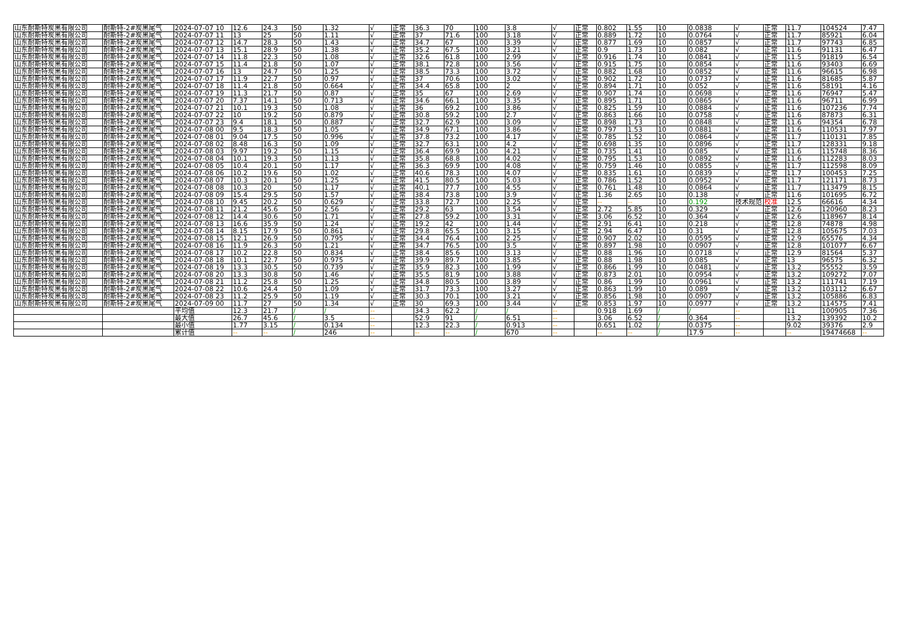| 山东耐斯特炭黑有限公司 | 耐斯特-2#炭黑尾气 | 2024-07-07 10 | 12.6 | 24.3 | 50 | 1.32 | √ | 正常 | 36.3 | 70 | 100 | 3.8 | √ | 正常 | 0.802 | 1.55 | 10 | 0.0838 | √ | 正常 | 11.7 | 104524 | 7.47 |
| 山东耐斯特炭黑有限公司 | 耐斯特-2#炭黑尾气 | 2024-07-07 11 | 13 | 25 | 50 | 1.11 | √ | 正常 | 37 | 71.6 | 100 | 3.18 | √ | 正常 | 0.889 | 1.72 | 10 | 0.0764 | √ | 正常 | 11.7 | 85921 | 6.04 |
| 山东耐斯特炭黑有限公司 | 耐斯特-2#炭黑尾气 | 2024-07-07 12 | 14.7 | 28.3 | 50 | 1.43 | √ | 正常 | 34.7 | 67 | 100 | 3.39 | √ | 正常 | 0.877 | 1.69 | 10 | 0.0857 | √ | 正常 | 11.7 | 97743 | 6.85 |
| 山东耐斯特炭黑有限公司 | 耐斯特-2#炭黑尾气 | 2024-07-07 13 | 15.1 | 28.9 | 50 | 1.38 | √ | 正常 | 35.2 | 67.5 | 100 | 3.21 | √ | 正常 | 0.9 | 1.73 | 10 | 0.082 | √ | 正常 | 11.6 | 91131 | 6.47 |
| 山东耐斯特炭黑有限公司 | 耐斯特-2#炭黑尾气 | 2024-07-07 14 | 11.8 | 22.3 | 50 | 1.08 | √ | 正常 | 32.6 | 61.8 | 100 | 2.99 | √ | 正常 | 0.916 | 1.74 | 10 | 0.0841 | √ | 正常 | 11.5 | 91819 | 6.54 |
| 山东耐斯特炭黑有限公司 | 耐斯特-2#炭黑尾气 | 2024-07-07 15 | 11.4 | 21.8 | 50 | 1.07 | √ | 正常 | 38.1 | 72.8 | 100 | 3.56 | √ | 正常 | 0.915 | 1.75 | 10 | 0.0854 | √ | 正常 | 11.6 | 93403 | 6.69 |
| 山东耐斯特炭黑有限公司 | 耐斯特-2#炭黑尾气 | 2024-07-07 16 | 13 | 24.7 | 50 | 1.25 | √ | 正常 | 38.5 | 73.3 | 100 | 3.72 | √ | 正常 | 0.882 | 1.68 | 10 | 0.0852 | √ | 正常 | 11.6 | 96615 | 6.98 |
| 山东耐斯特炭黑有限公司 | 耐斯特-2#炭黑尾气 | 2024-07-07 17 | 11.9 | 22.7 | 50 | 0.97 | √ | 正常 | 37 | 70.6 | 100 | 3.02 | √ | 正常 | 0.902 | 1.72 | 10 | 0.0737 | √ | 正常 | 11.6 | 81685 | 5.87 |
| 山东耐斯特炭黑有限公司 | 耐斯特-2#炭黑尾气 | 2024-07-07 18 | 11.4 | 21.8 | 50 | 0.664 | √ | 正常 | 34.4 | 65.8 | 100 | 2 | √ | 正常 | 0.894 | 1.71 | 10 | 0.052 | √ | 正常 | 11.6 | 58191 | 4.16 |
| 山东耐斯特炭黑有限公司 | 耐斯特-2#炭黑尾气 | 2024-07-07 19 | 11.3 | 21.7 | 50 | 0.87 | √ | 正常 | 35 | 67 | 100 | 2.69 | √ | 正常 | 0.907 | 1.74 | 10 | 0.0698 | √ | 正常 | 11.6 | 76947 | 5.47 |
| 山东耐斯特炭黑有限公司 | 耐斯特-2#炭黑尾气 | 2024-07-07 20 | 7.37 | 14.1 | 50 | 0.713 | √ | 正常 | 34.6 | 66.1 | 100 | 3.35 | √ | 正常 | 0.895 | 1.71 | 10 | 0.0865 | √ | 正常 | 11.6 | 96711 | 6.99 |
| 山东耐斯特炭黑有限公司 | 耐斯特-2#炭黑尾气 | 2024-07-07 21 | 10.1 | 19.3 | 50 | 1.08 | √ | 正常 | 36 | 69.2 | 100 | 3.86 | √ | 正常 | 0.825 | 1.59 | 10 | 0.0884 | √ | 正常 | 11.6 | 107236 | 7.74 |
| 山东耐斯特炭黑有限公司 | 耐斯特-2#炭黑尾气 | 2024-07-07 22 | 10 | 19.2 | 50 | 0.879 | √ | 正常 | 30.8 | 59.2 | 100 | 2.7 | √ | 正常 | 0.863 | 1.66 | 10 | 0.0758 | √ | 正常 | 11.6 | 87873 | 6.31 |
| 山东耐斯特炭黑有限公司 | 耐斯特-2#炭黑尾气 | 2024-07-07 23 | 9.4 | 18.1 | 50 | 0.887 | √ | 正常 | 32.7 | 62.9 | 100 | 3.09 | √ | 正常 | 0.898 | 1.73 | 10 | 0.0848 | √ | 正常 | 11.6 | 94354 | 6.78 |
| 山东耐斯特炭黑有限公司 | 耐斯特-2#炭黑尾气 | 2024-07-08 00 | 9.5 | 18.3 | 50 | 1.05 | √ | 正常 | 34.9 | 67.1 | 100 | 3.86 | √ | 正常 | 0.797 | 1.53 | 10 | 0.0881 | √ | 正常 | 11.6 | 110531 | 7.97 |
| 山东耐斯特炭黑有限公司 | 耐斯特-2#炭黑尾气 | 2024-07-08 01 | 9.04 | 17.5 | 50 | 0.996 | √ | 正常 | 37.8 | 73.2 | 100 | 4.17 | √ | 正常 | 0.785 | 1.52 | 10 | 0.0864 | √ | 正常 | 11.7 | 110131 | 7.85 |
| 山东耐斯特炭黑有限公司 | 耐斯特-2#炭黑尾气 | 2024-07-08 02 | 8.48 | 16.3 | 50 | 1.09 | √ | 正常 | 32.7 | 63.1 | 100 | 4.2 | √ | 正常 | 0.698 | 1.35 | 10 | 0.0896 | √ | 正常 | 11.7 | 128331 | 9.18 |
| 山东耐斯特炭黑有限公司 | 耐斯特-2#炭黑尾气 | 2024-07-08 03 | 9.97 | 19.2 | 50 | 1.15 | √ | 正常 | 36.4 | 69.9 | 100 | 4.21 | √ | 正常 | 0.735 | 1.41 | 10 | 0.085 | √ | 正常 | 11.6 | 115748 | 8.36 |
| 山东耐斯特炭黑有限公司 | 耐斯特-2#炭黑尾气 | 2024-07-08 04 | 10.1 | 19.3 | 50 | 1.13 | √ | 正常 | 35.8 | 68.8 | 100 | 4.02 | √ | 正常 | 0.795 | 1.53 | 10 | 0.0892 | √ | 正常 | 11.6 | 112283 | 8.03 |
| 山东耐斯特炭黑有限公司 | 耐斯特-2#炭黑尾气 | 2024-07-08 05 | 10.4 | 20.1 | 50 | 1.17 | √ | 正常 | 36.3 | 69.9 | 100 | 4.08 | √ | 正常 | 0.759 | 1.46 | 10 | 0.0855 | √ | 正常 | 11.7 | 112598 | 8.09 |
| 山东耐斯特炭黑有限公司 | 耐斯特-2#炭黑尾气 | 2024-07-08 06 | 10.2 | 19.6 | 50 | 1.02 | √ | 正常 | 40.6 | 78.3 | 100 | 4.07 | √ | 正常 | 0.835 | 1.61 | 10 | 0.0839 | √ | 正常 | 11.7 | 100453 | 7.25 |
| 山东耐斯特炭黑有限公司 | 耐斯特-2#炭黑尾气 | 2024-07-08 07 | 10.3 | 20.1 | 50 | 1.25 | √ | 正常 | 41.5 | 80.5 | 100 | 5.03 | √ | 正常 | 0.786 | 1.52 | 10 | 0.0952 | √ | 正常 | 11.7 | 121171 | 8.73 |
| 山东耐斯特炭黑有限公司 | 耐斯特-2#炭黑尾气 | 2024-07-08 08 | 10.3 | 20 | 50 | 1.17 | √ | 正常 | 40.1 | 77.7 | 100 | 4.55 | √ | 正常 | 0.761 | 1.48 | 10 | 0.0864 | √ | 正常 | 11.7 | 113479 | 8.15 |
| 山东耐斯特炭黑有限公司 | 耐斯特-2#炭黑尾气 | 2024-07-08 09 | 15.4 | 29.5 | 50 | 1.57 | √ | 正常 | 38.4 | 73.8 | 100 | 3.9 | √ | 正常 | 1.36 | 2.65 | 10 | 0.138 | √ | 正常 | 11.6 | 101695 | 6.72 |
| 山东耐斯特炭黑有限公司 | 耐斯特-2#炭黑尾气 | 2024-07-08 10 | 9.45 | 20.2 | 50 | 0.629 | √ | 正常 | 33.8 | 72.7 | 100 | 2.25 | √ | 正常 | -- | -- | 10 | 0.192 | 技术规范 | 校准 | 12.5 | 66616 | 4.34 |
| 山东耐斯特炭黑有限公司 | 耐斯特-2#炭黑尾气 | 2024-07-08 11 | 21.2 | 45.6 | 50 | 2.56 | √ | 正常 | 29.2 | 63 | 100 | 3.54 | √ | 正常 | 2.72 | 5.85 | 10 | 0.329 | √ | 正常 | 12.6 | 120960 | 8.23 |
| 山东耐斯特炭黑有限公司 | 耐斯特-2#炭黑尾气 | 2024-07-08 12 | 14.4 | 30.6 | 50 | 1.71 | √ | 正常 | 27.8 | 59.2 | 100 | 3.31 | √ | 正常 | 3.06 | 6.52 | 10 | 0.364 | √ | 正常 | 12.6 | 118967 | 8.14 |
| 山东耐斯特炭黑有限公司 | 耐斯特-2#炭黑尾气 | 2024-07-08 13 | 16.6 | 35.9 | 50 | 1.24 | √ | 正常 | 19.2 | 42 | 100 | 1.44 | √ | 正常 | 2.91 | 6.41 | 10 | 0.218 | √ | 正常 | 12.8 | 74878 | 4.98 |
| 山东耐斯特炭黑有限公司 | 耐斯特-2#炭黑尾气 | 2024-07-08 14 | 8.15 | 17.9 | 50 | 0.861 | √ | 正常 | 29.8 | 65.5 | 100 | 3.15 | √ | 正常 | 2.94 | 6.47 | 10 | 0.31 | √ | 正常 | 12.8 | 105675 | 7.03 |
| 山东耐斯特炭黑有限公司 | 耐斯特-2#炭黑尾气 | 2024-07-08 15 | 12.1 | 26.9 | 50 | 0.795 | √ | 正常 | 34.4 | 76.4 | 100 | 2.25 | √ | 正常 | 0.907 | 2.02 | 10 | 0.0595 | √ | 正常 | 12.9 | 65576 | 4.34 |
| 山东耐斯特炭黑有限公司 | 耐斯特-2#炭黑尾气 | 2024-07-08 16 | 11.9 | 26.3 | 50 | 1.21 | √ | 正常 | 34.7 | 76.5 | 100 | 3.5 | √ | 正常 | 0.897 | 1.98 | 10 | 0.0907 | √ | 正常 | 12.8 | 101077 | 6.67 |
| 山东耐斯特炭黑有限公司 | 耐斯特-2#炭黑尾气 | 2024-07-08 17 | 10.2 | 22.8 | 50 | 0.834 | √ | 正常 | 38.4 | 85.6 | 100 | 3.13 | √ | 正常 | 0.88 | 1.96 | 10 | 0.0718 | √ | 正常 | 12.9 | 81564 | 5.37 |
| 山东耐斯特炭黑有限公司 | 耐斯特-2#炭黑尾气 | 2024-07-08 18 | 10.1 | 22.7 | 50 | 0.975 | √ | 正常 | 39.9 | 89.7 | 100 | 3.85 | √ | 正常 | 0.88 | 1.98 | 10 | 0.085 | √ | 正常 | 13 | 96575 | 6.32 |
| 山东耐斯特炭黑有限公司 | 耐斯特-2#炭黑尾气 | 2024-07-08 19 | 13.3 | 30.5 | 50 | 0.739 | √ | 正常 | 35.9 | 82.3 | 100 | 1.99 | √ | 正常 | 0.866 | 1.99 | 10 | 0.0481 | √ | 正常 | 13.2 | 55552 | 3.59 |
| 山东耐斯特炭黑有限公司 | 耐斯特-2#炭黑尾气 | 2024-07-08 20 | 13.3 | 30.8 | 50 | 1.46 | √ | 正常 | 35.5 | 81.9 | 100 | 3.88 | √ | 正常 | 0.873 | 2.01 | 10 | 0.0954 | √ | 正常 | 13.2 | 109272 | 7.07 |
| 山东耐斯特炭黑有限公司 | 耐斯特-2#炭黑尾气 | 2024-07-08 21 | 11.2 | 25.8 | 50 | 1.25 | √ | 正常 | 34.8 | 80.5 | 100 | 3.89 | √ | 正常 | 0.86 | 1.99 | 10 | 0.0961 | √ | 正常 | 13.2 | 111741 | 7.19 |
| 山东耐斯特炭黑有限公司 | 耐斯特-2#炭黑尾气 | 2024-07-08 22 | 10.6 | 24.4 | 50 | 1.09 | √ | 正常 | 31.7 | 73.3 | 100 | 3.27 | √ | 正常 | 0.863 | 1.99 | 10 | 0.089 | √ | 正常 | 13.2 | 103112 | 6.67 |
| 山东耐斯特炭黑有限公司 | 耐斯特-2#炭黑尾气 | 2024-07-08 23 | 11.2 | 25.9 | 50 | 1.19 | √ | 正常 | 30.3 | 70.1 | 100 | 3.21 | √ | 正常 | 0.856 | 1.98 | 10 | 0.0907 | √ | 正常 | 13.2 | 105886 | 6.83 |
| 山东耐斯特炭黑有限公司 | 耐斯特-2#炭黑尾气 | 2024-07-09 00 | 11.7 | 27 | 50 | 1.34 | √ | 正常 | 30 | 69.3 | 100 | 3.44 | √ | 正常 | 0.853 | 1.97 | 10 | 0.0977 | √ | 正常 | 13.2 | 114575 | 7.41 |
| | | 平均值 | 12.3 | 21.7 | / | / | -- | | 34.3 | 62.2 | / | / | -- | | 0.918 | 1.69 | / | / | -- | | 11 | 100905 | 7.36 |
| | | 最大值 | 26.7 | 45.6 | / | 3.5 | -- | | 52.9 | 91 | / | 6.51 | -- | | 3.06 | 6.52 | / | 0.364 | -- | | 13.2 | 139392 | 10.2 |
| | | 最小值 | 1.77 | 3.15 | / | 0.134 | -- | | 12.3 | 22.3 | / | 0.913 | -- | | 0.651 | 1.02 | / | 0.0375 | -- | | 9.02 | 39376 | 2.9 |
| | | 累计值 | -- | -- | / | 246 | -- | | -- | -- | / | 670 | -- | | -- | -- | / | 17.9 | -- | | -- | 19474668 | -- |